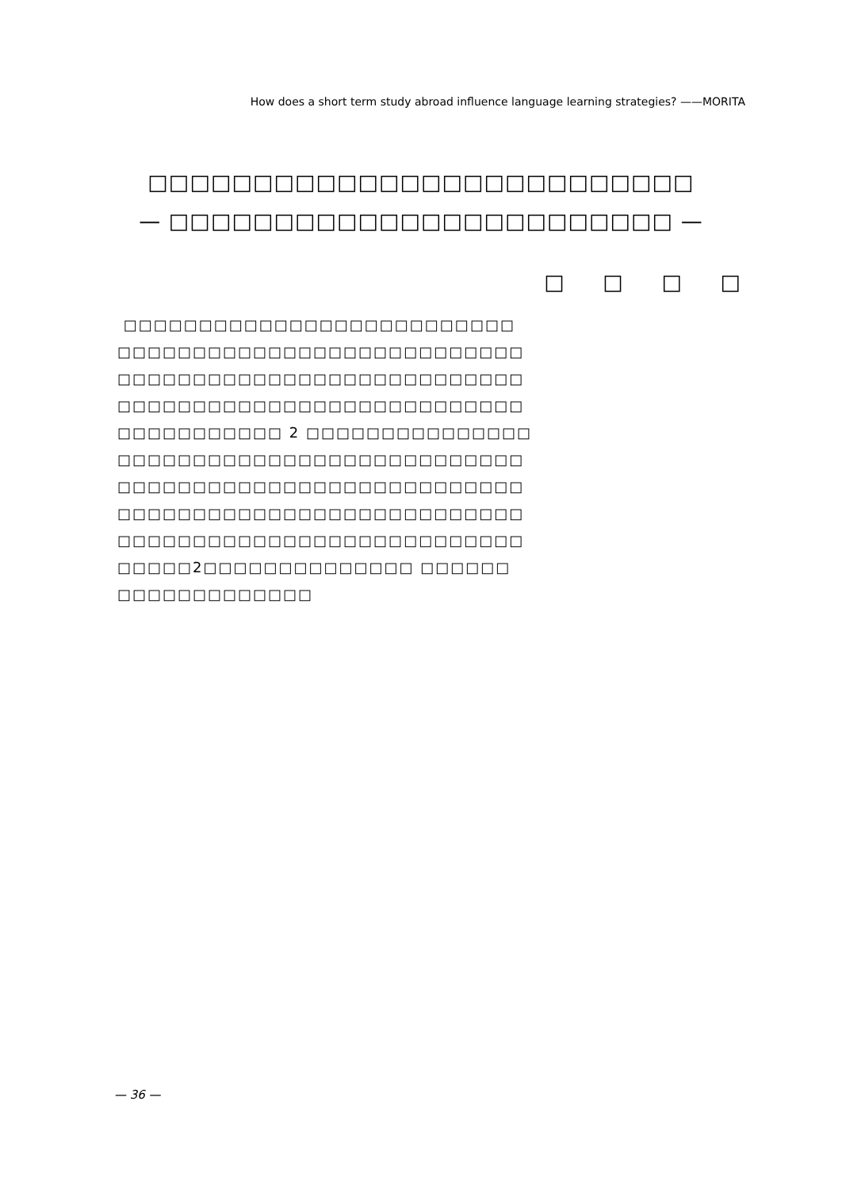How does a short term study abroad influence language learning strategies? ——MORITA
□□□□□□□□□□□□□□□□□□□□□□□□□□
— □□□□□□□□□□□□□□□□□□□□□□□□ —
□ □ □ □
□□□□□□□□□□□□□□□□□□□□□□□□□□
□□□□□□□□□□□□□□□□□□□□□□□□□□□
□□□□□□□□□□□□□□□□□□□□□□□□□□□
□□□□□□□□□□□□□□□□□□□□□□□□□□□
□□□□□□□□□□□ 2 □□□□□□□□□□□□□□□
□□□□□□□□□□□□□□□□□□□□□□□□□□□
□□□□□□□□□□□□□□□□□□□□□□□□□□□
□□□□□□□□□□□□□□□□□□□□□□□□□□□
□□□□□□□□□□□□□□□□□□□□□□□□□□□
□□□□□2□□□□□□□□□□□□□□ □□□□□□
□□□□□□□□□□□□□
— 36 —